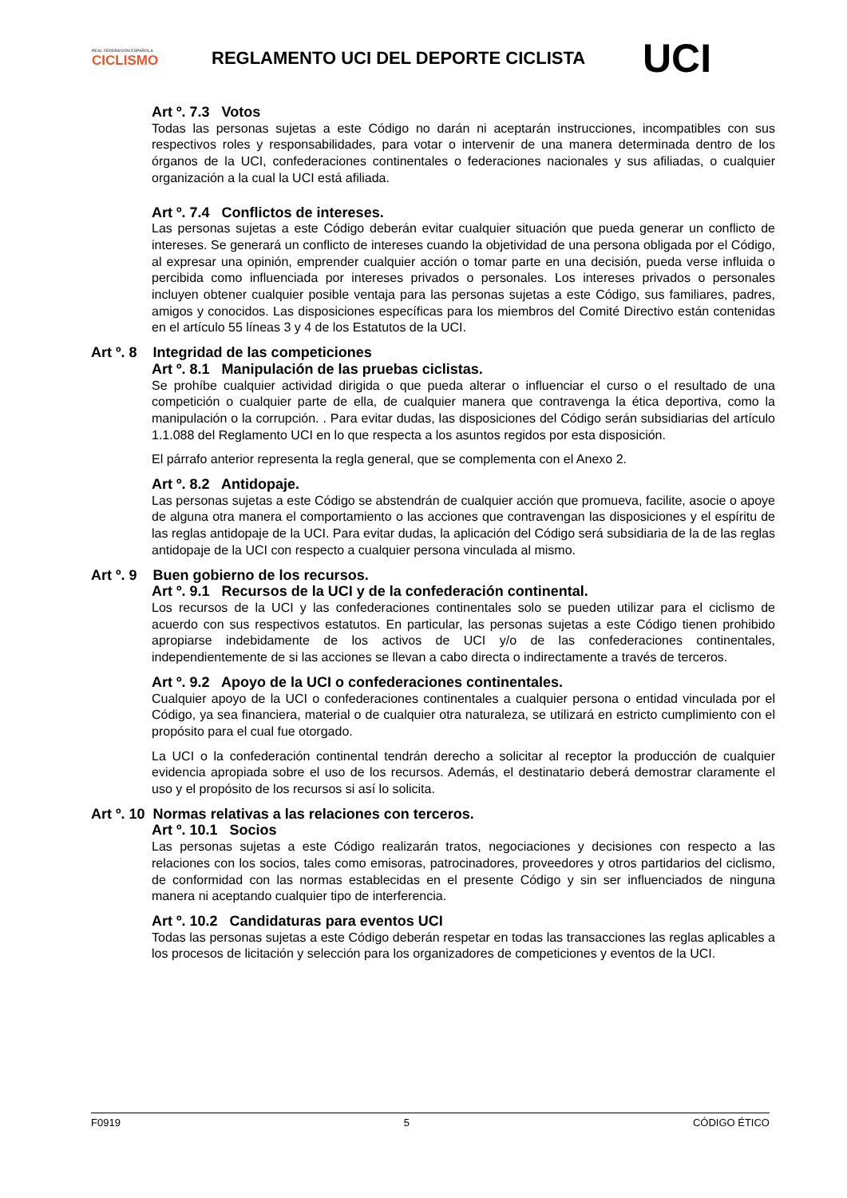REAL FEDERACIÓN ESPAÑOLA
CICLISMO
REGLAMENTO UCI DEL DEPORTE CICLISTA
UCI
Art º. 7.3 Votos
Todas las personas sujetas a este Código no darán ni aceptarán instrucciones, incompatibles con sus respectivos roles y responsabilidades, para votar o intervenir de una manera determinada dentro de los órganos de la UCI, confederaciones continentales o federaciones nacionales y sus afiliadas, o cualquier organización a la cual la UCI está afiliada.
Art º. 7.4 Conflictos de intereses.
Las personas sujetas a este Código deberán evitar cualquier situación que pueda generar un conflicto de intereses. Se generará un conflicto de intereses cuando la objetividad de una persona obligada por el Código, al expresar una opinión, emprender cualquier acción o tomar parte en una decisión, pueda verse influida o percibida como influenciada por intereses privados o personales. Los intereses privados o personales incluyen obtener cualquier posible ventaja para las personas sujetas a este Código, sus familiares, padres, amigos y conocidos. Las disposiciones específicas para los miembros del Comité Directivo están contenidas en el artículo 55 líneas 3 y 4 de los Estatutos de la UCI.
Art º. 8 Integridad de las competiciones
Art º. 8.1 Manipulación de las pruebas ciclistas.
Se prohíbe cualquier actividad dirigida o que pueda alterar o influenciar el curso o el resultado de una competición o cualquier parte de ella, de cualquier manera que contravenga la ética deportiva, como la manipulación o la corrupción. . Para evitar dudas, las disposiciones del Código serán subsidiarias del artículo 1.1.088 del Reglamento UCI en lo que respecta a los asuntos regidos por esta disposición.
El párrafo anterior representa la regla general, que se complementa con el Anexo 2.
Art º. 8.2 Antidopaje.
Las personas sujetas a este Código se abstendrán de cualquier acción que promueva, facilite, asocie o apoye de alguna otra manera el comportamiento o las acciones que contravengan las disposiciones y el espíritu de las reglas antidopaje de la UCI. Para evitar dudas, la aplicación del Código será subsidiaria de la de las reglas antidopaje de la UCI con respecto a cualquier persona vinculada al mismo.
Art º. 9 Buen gobierno de los recursos.
Art º. 9.1 Recursos de la UCI y de la confederación continental.
Los recursos de la UCI y las confederaciones continentales solo se pueden utilizar para el ciclismo de acuerdo con sus respectivos estatutos. En particular, las personas sujetas a este Código tienen prohibido apropiarse indebidamente de los activos de UCI y/o de las confederaciones continentales, independientemente de si las acciones se llevan a cabo directa o indirectamente a través de terceros.
Art º. 9.2 Apoyo de la UCI o confederaciones continentales.
Cualquier apoyo de la UCI o confederaciones continentales a cualquier persona o entidad vinculada por el Código, ya sea financiera, material o de cualquier otra naturaleza, se utilizará en estricto cumplimiento con el propósito para el cual fue otorgado.
La UCI o la confederación continental tendrán derecho a solicitar al receptor la producción de cualquier evidencia apropiada sobre el uso de los recursos. Además, el destinatario deberá demostrar claramente el uso y el propósito de los recursos si así lo solicita.
Art º. 10 Normas relativas a las relaciones con terceros.
Art º. 10.1 Socios
Las personas sujetas a este Código realizarán tratos, negociaciones y decisiones con respecto a las relaciones con los socios, tales como emisoras, patrocinadores, proveedores y otros partidarios del ciclismo, de conformidad con las normas establecidas en el presente Código y sin ser influenciados de ninguna manera ni aceptando cualquier tipo de interferencia.
Art º. 10.2 Candidaturas para eventos UCI
Todas las personas sujetas a este Código deberán respetar en todas las transacciones las reglas aplicables a los procesos de licitación y selección para los organizadores de competiciones y eventos de la UCI.
F0919 5 CÓDIGO ÉTICO